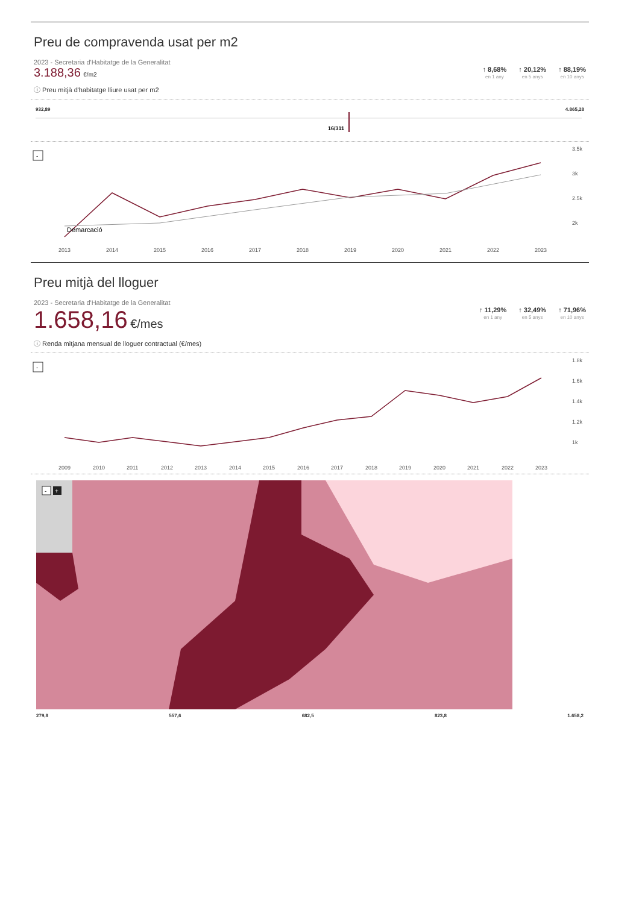Preu de compravenda usat per m2
2023 - Secretaria d'Habitatge de la Generalitat
3.188,36 €/m2 ↑ 8,68%
en 1 any
↑ 20,12%
en 5 anys
↑ 88,19%
en 10 anys
ⓘ Preu mitjà d'habitatge lliure usat per m2
932,89 4.865,28
16/311
-
Demarcació
2013
2014
2015
2016
2017
2018
2019
2020
2021
2022
2023
3.5k
3k
2.5k
2k
Preu mitjà del lloguer
2023 - Secretaria d'Habitatge de la Generalitat
1.658,16 €/mes
↑ 11,29%
en 1 any
↑ 32,49%
en 5 anys
↑ 71,96%
en 10 anys
ⓘ Renda mitjana mensual de lloguer contractual (€/mes)
-
2009
2010
2011
2012
2013
2014
2015
2016
2017
2018
2019
2020
2021
2022
2023
1.8k
1.6k
1.4k
1.2k
1k
-
+
279,8 557,6 682,5 823,8 1.658,2